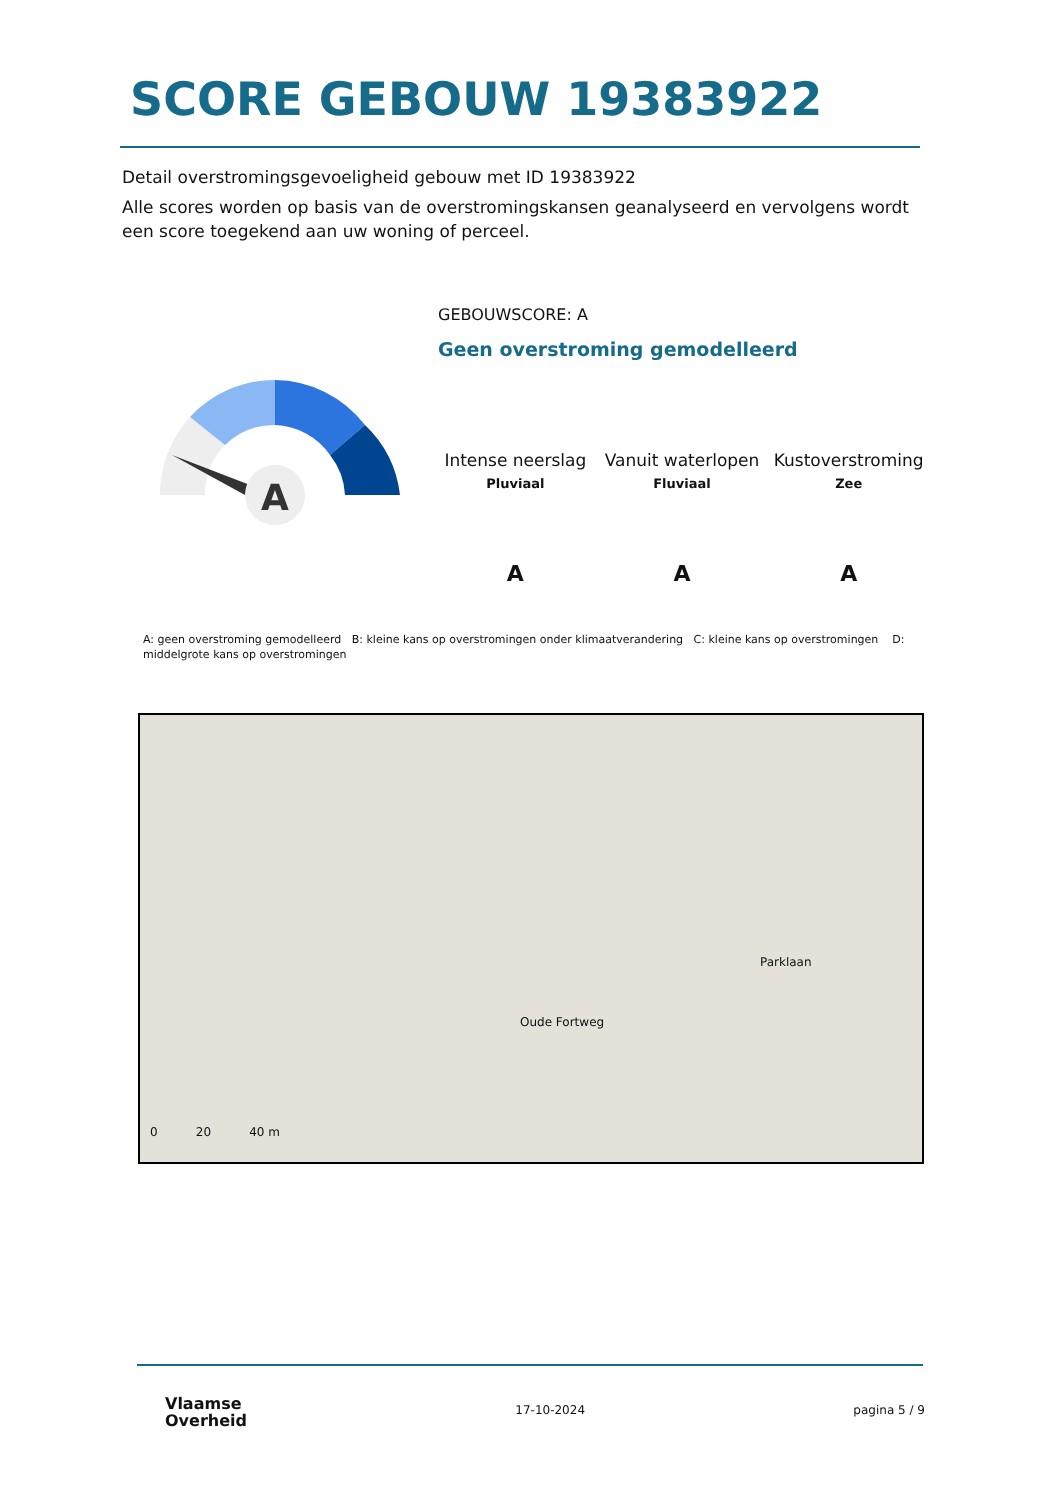SCORE GEBOUW 19383922
Detail overstromingsgevoeligheid gebouw met ID 19383922
Alle scores worden op basis van de overstromingskansen geanalyseerd en vervolgens wordt een score toegekend aan uw woning of perceel.
A
GEBOUWSCORE: A
Geen overstroming gemodelleerd
Intense neerslag
Pluviaal
A
Vanuit waterlopen
Fluviaal
A
Kustoverstroming
Zee
A
A: geen overstroming gemodelleerd B: kleine kans op overstromingen onder klimaatverandering C: kleine kans op overstromingen D: middelgrote kans op overstromingen
Oude Fortweg
Parklaan
0 20 40 m
Vlaamse
Overheid
17-10-2024 pagina 5 / 9